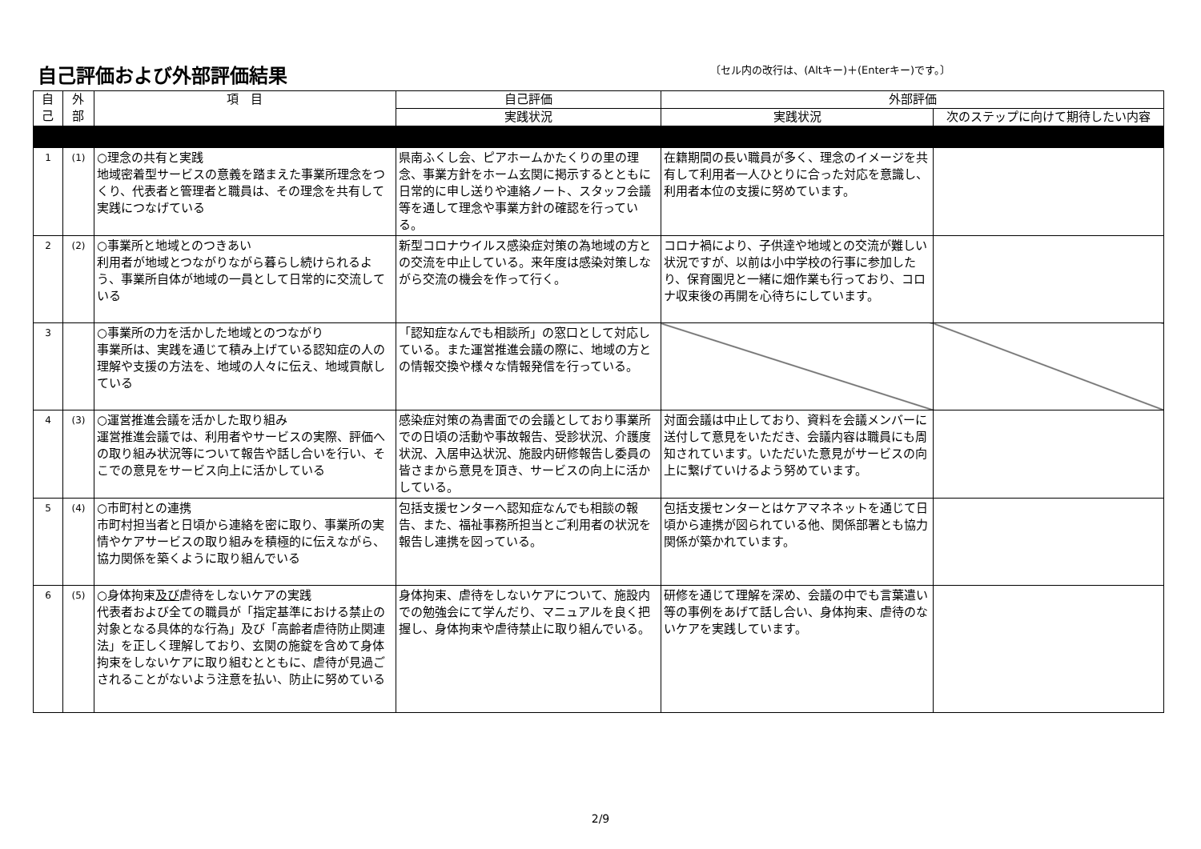自己評価および外部評価結果
〔セル内の改行は、(Altキー)＋(Enterキー)です。〕
| 自 己 | 外 部 | 項 目 | 自己評価 | 外部評価 | |
| --- | --- | --- | --- | --- | --- |
| | | | 実践状況 | 実践状況 | 次のステップに向けて期待したい内容 |
| 1 | (1) | ○理念の共有と実践 地域密着型サービスの意義を踏まえた事業所理念をつくり、代表者と管理者と職員は、その理念を共有して実践につなげている | 県南ふくし会、ピアホームかたくりの里の理念、事業方針をホーム玄関に掲示するとともに日常的に申し送りや連絡ノート、スタッフ会議等を通して理念や事業方針の確認を行っている。 | 在籍期間の長い職員が多く、理念のイメージを共有して利用者一人ひとりに合った対応を意識し、利用者本位の支援に努めています。 | |
| 2 | (2) | ○事業所と地域とのつきあい 利用者が地域とつながりながら暮らし続けられるよう、事業所自体が地域の一員として日常的に交流している | 新型コロナウイルス感染症対策の為地域の方との交流を中止している。来年度は感染対策しながら交流の機会を作って行く。 | コロナ禍により、子供達や地域との交流が難しい状況ですが、以前は小中学校の行事に参加したり、保育園児と一緒に畑作業も行っており、コロナ収束後の再開を心待ちにしています。 | |
| 3 | | ○事業所の力を活かした地域とのつながり 事業所は、実践を通じて積み上げている認知症の人の理解や支援の方法を、地域の人々に伝え、地域貢献している | 「認知症なんでも相談所」の窓口として対応している。また運営推進会議の際に、地域の方との情報交換や様々な情報発信を行っている。 | | |
| 4 | (3) | ○運営推進会議を活かした取り組み 運営推進会議では、利用者やサービスの実際、評価への取り組み状況等について報告や話し合いを行い、そこでの意見をサービス向上に活かしている | 感染症対策の為書面での会議としており事業所での日頃の活動や事故報告、受診状況、介護度状況、入居申込状況、施設内研修報告し委員の皆さまから意見を頂き、サービスの向上に活かしている。 | 対面会議は中止しており、資料を会議メンバーに送付して意見をいただき、会議内容は職員にも周知されています。いただいた意見がサービスの向上に繋げていけるよう努めています。 | |
| 5 | (4) | ○市町村との連携 市町村担当者と日頃から連絡を密に取り、事業所の実情やケアサービスの取り組みを積極的に伝えながら、協力関係を築くように取り組んでいる | 包括支援センターへ認知症なんでも相談の報告、また、福祉事務所担当とご利用者の状況を報告し連携を図っている。 | 包括支援センターとはケアマネネットを通じて日頃から連携が図られている他、関係部署とも協力関係が築かれています。 | |
| 6 | (5) | ○身体拘束 及び 虐待をしないケアの実践 代表者および全ての職員が「指定基準における禁止の対象となる具体的な行為」及び「高齢者虐待防止関連法」を正しく理解しており、玄関の施錠を含めて身体拘束をしないケアに取り組むとともに、虐待が見過ごされることがないよう注意を払い、防止に努めている | 身体拘束、虐待をしないケアについて、施設内での勉強会にて学んだり、マニュアルを良く把握し、身体拘束や虐待禁止に取り組んでいる。 | 研修を通じて理解を深め、会議の中でも言葉遣い等の事例をあげて話し合い、身体拘束、虐待のないケアを実践しています。 | |
2/9